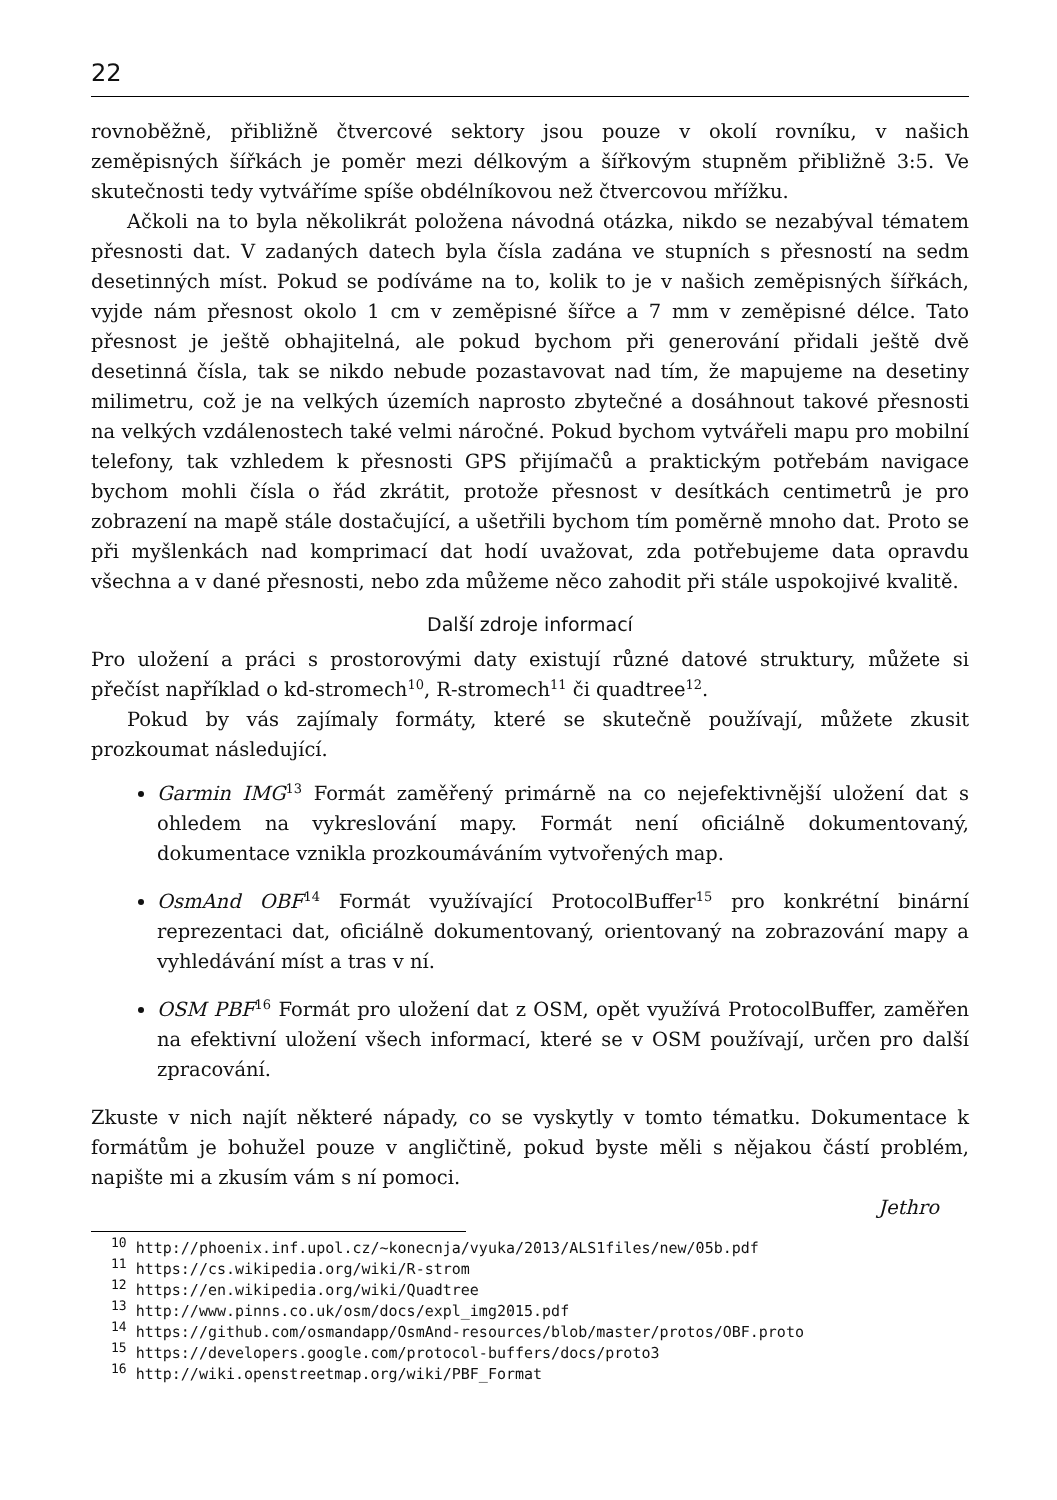22
rovnoběžně, přibližně čtvercové sektory jsou pouze v okolí rovníku, v našich zeměpisných šířkách je poměr mezi délkovým a šířkovým stupněm přibližně 3:5. Ve skutečnosti tedy vytváříme spíše obdélníkovou než čtvercovou mřížku.
Ačkoli na to byla několikrát položena návodná otázka, nikdo se nezabýval tématem přesnosti dat. V zadaných datech byla čísla zadána ve stupních s přesností na sedm desetinných míst. Pokud se podíváme na to, kolik to je v našich zeměpisných šířkách, vyjde nám přesnost okolo 1 cm v zeměpisné šířce a 7 mm v zeměpisné délce. Tato přesnost je ještě obhajitelná, ale pokud bychom při generování přidali ještě dvě desetinná čísla, tak se nikdo nebude pozastavovat nad tím, že mapujeme na desetiny milimetru, což je na velkých územích naprosto zbytečné a dosáhnout takové přesnosti na velkých vzdálenostech také velmi náročné. Pokud bychom vytvářeli mapu pro mobilní telefony, tak vzhledem k přesnosti GPS přijímačů a praktickým potřebám navigace bychom mohli čísla o řád zkrátit, protože přesnost v desítkách centimetrů je pro zobrazení na mapě stále dostačující, a ušetřili bychom tím poměrně mnoho dat. Proto se při myšlenkách nad komprimací dat hodí uvažovat, zda potřebujeme data opravdu všechna a v dané přesnosti, nebo zda můžeme něco zahodit při stále uspokojivé kvalitě.
Další zdroje informací
Pro uložení a práci s prostorovými daty existují různé datové struktury, můžete si přečíst například o kd-stromech<sup>10</sup>, R-stromech<sup>11</sup> či quadtree<sup>12</sup>.
Pokud by vás zajímaly formáty, které se skutečně používají, můžete zkusit prozkoumat následující.
Garmin IMG<sup>13</sup> Formát zaměřený primárně na co nejefektivnější uložení dat s ohledem na vykreslování mapy. Formát není oficiálně dokumentovaný, dokumentace vznikla prozkoumáváním vytvořených map.
OsmAnd OBF<sup>14</sup> Formát využívající ProtocolBuffer<sup>15</sup> pro konkrétní binární reprezentaci dat, oficiálně dokumentovaný, orientovaný na zobrazování mapy a vyhledávání míst a tras v ní.
OSM PBF<sup>16</sup> Formát pro uložení dat z OSM, opět využívá ProtocolBuffer, zaměřen na efektivní uložení všech informací, které se v OSM používají, určen pro další zpracování.
Zkuste v nich najít některé nápady, co se vyskytly v tomto tématku. Dokumentace k formátům je bohužel pouze v angličtině, pokud byste měli s nějakou částí problém, napište mi a zkusím vám s ní pomoci.
Jethro
<sup>10</sup> http://phoenix.inf.upol.cz/~konecnja/vyuka/2013/ALS1files/new/05b.pdf
<sup>11</sup> https://cs.wikipedia.org/wiki/R-strom
<sup>12</sup> https://en.wikipedia.org/wiki/Quadtree
<sup>13</sup> http://www.pinns.co.uk/osm/docs/expl_img2015.pdf
<sup>14</sup> https://github.com/osmandapp/OsmAnd-resources/blob/master/protos/OBF.proto
<sup>15</sup> https://developers.google.com/protocol-buffers/docs/proto3
<sup>16</sup> http://wiki.openstreetmap.org/wiki/PBF_Format